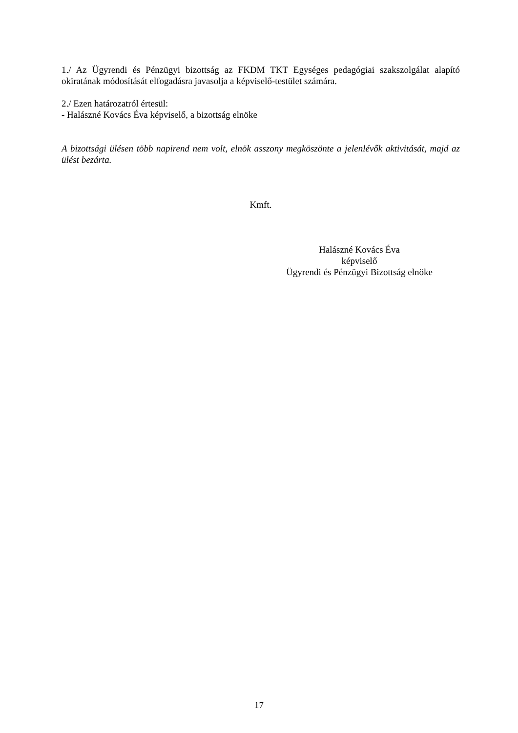1./ Az Ügyrendi és Pénzügyi bizottság az FKDM TKT Egységes pedagógiai szakszolgálat alapító okiratának módosítását elfogadásra javasolja a képviselő-testület számára.
2./ Ezen határozatról értesül:
- Halászné Kovács Éva képviselő, a bizottság elnöke
A bizottsági ülésen több napirend nem volt, elnök asszony megköszönte a jelenlévők aktivitását, majd az ülést bezárta.
Kmft.
Halászné Kovács Éva
képviselő
Ügyrendi és Pénzügyi Bizottság elnöke
17